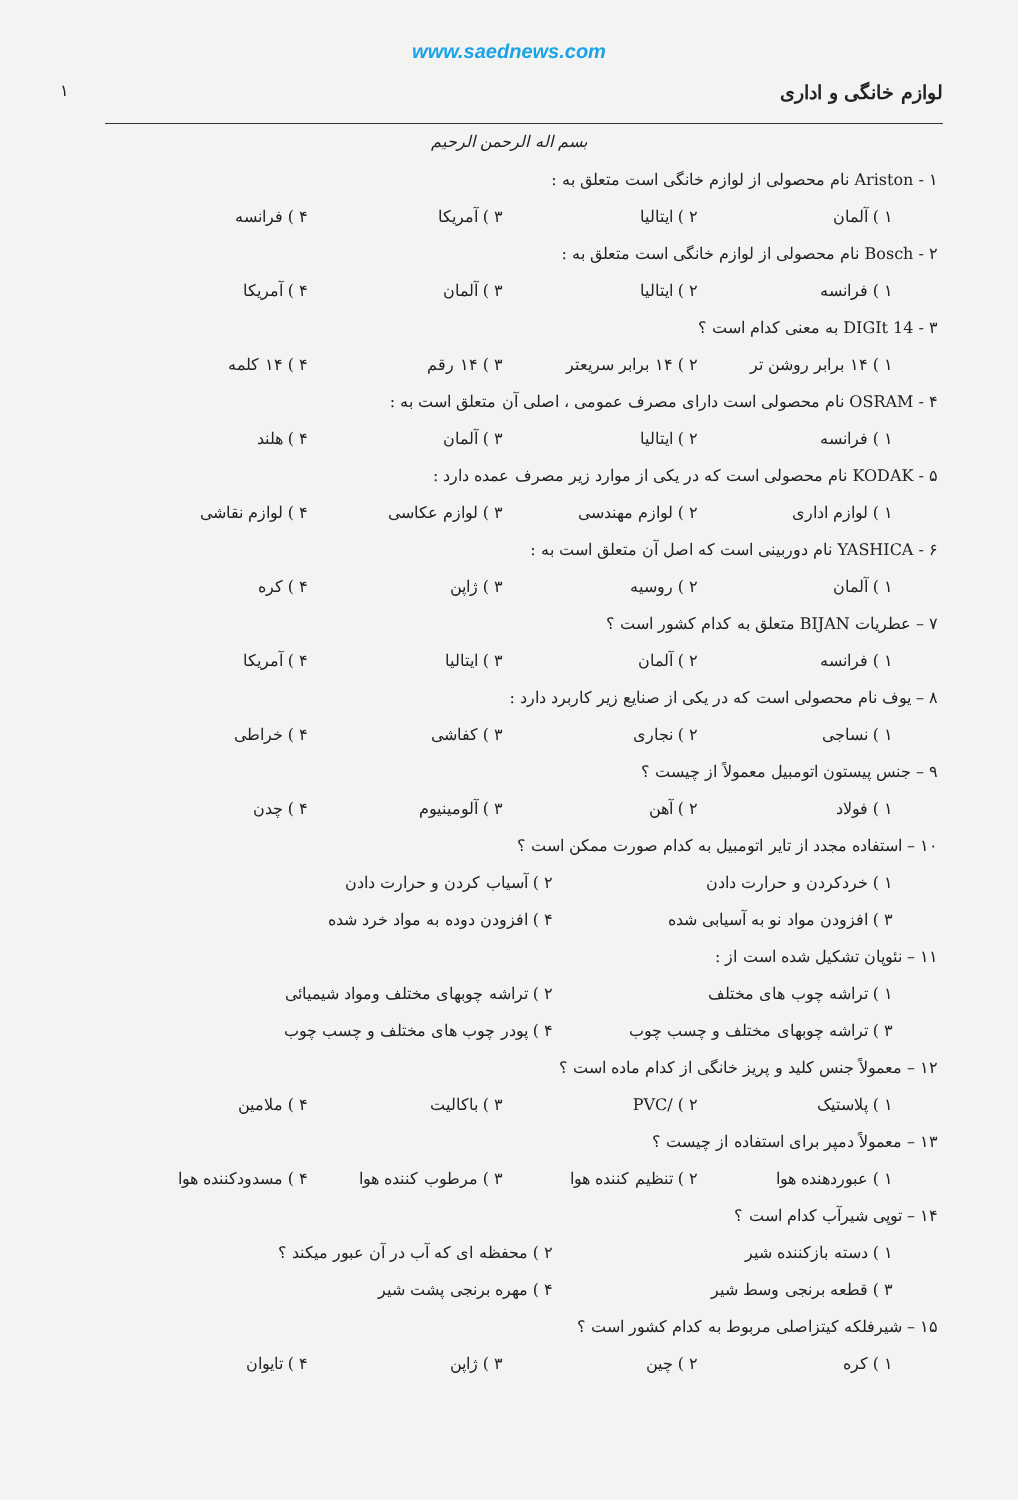www.saednews.com
لوازم خانگی و اداری ۱
بسم اله الرحمن الرحیم
۱ - Ariston نام محصولی از لوازم خانگی است متعلق به :
۱ ) آلمان ۲ ) ایتالیا ۳ ) آمریکا ۴ ) فرانسه
۲ - Bosch نام محصولی از لوازم خانگی است متعلق به :
۱ ) فرانسه ۲ ) ایتالیا ۳ ) آلمان ۴ ) آمریکا
۳ - 14 DIGIt به معنی کدام است ؟
۱ ) ۱۴ برابر روشن تر ۲ ) ۱۴ برابر سریعتر ۳ ) ۱۴ رقم ۴ ) ۱۴ کلمه
۴ - OSRAM نام محصولی است دارای مصرف عمومی ، اصلی آن متعلق است به :
۱ ) فرانسه ۲ ) ایتالیا ۳ ) آلمان ۴ ) هلند
۵ - KODAK نام محصولی است که در یکی از موارد زیر مصرف عمده دارد :
۱ ) لوازم اداری ۲ ) لوازم مهندسی ۳ ) لوازم عکاسی ۴ ) لوازم نقاشی
۶ - YASHICA نام دوربینی است که اصل آن متعلق است به :
۱ ) آلمان ۲ ) روسیه ۳ ) ژاپن ۴ ) کره
۷ – عطریات BIJAN متعلق به کدام کشور است ؟
۱ ) فرانسه ۲ ) آلمان ۳ ) ایتالیا ۴ ) آمریکا
۸ – یوف نام محصولی است که در یکی از صنایع زیر کاربرد دارد :
۱ ) نساجی ۲ ) نجاری ۳ ) کفاشی ۴ ) خراطی
۹ – جنس پیستون اتومبیل معمولاً از چیست ؟
۱ ) فولاد ۲ ) آهن ۳ ) آلومینیوم ۴ ) چدن
۱۰ – استفاده مجدد از تایر اتومبیل به کدام صورت ممکن است ؟
۱ ) خردکردن و حرارت دادن ۲ ) آسیاب کردن و حرارت دادن
۳ ) افزودن مواد نو به آسیابی شده ۴ ) افزودن دوده به مواد خرد شده
۱۱ – نئوپان تشکیل شده است از :
۱ ) تراشه چوب های مختلف ۲ ) تراشه چوبهای مختلف ومواد شیمیائی
۳ ) تراشه چوبهای مختلف و چسب چوب ۴ ) پودر چوب های مختلف و چسب چوب
۱۲ – معمولاً جنس کلید و پریز خانگی از کدام ماده است ؟
۱ ) پلاستیک ۲ ) /PVC ۳ ) باکالیت ۴ ) ملامین
۱۳ – معمولاً دمپر برای استفاده از چیست ؟
۱ ) عبوردهنده هوا ۲ ) تنظیم کننده هوا ۳ ) مرطوب کننده هوا ۴ ) مسدودکننده هوا
۱۴ – توپی شیرآب کدام است ؟
۱ ) دسته بازکننده شیر ۲ ) محفظه ای که آب در آن عبور میکند ؟
۳ ) قطعه برنجی وسط شیر ۴ ) مهره برنجی پشت شیر
۱۵ – شیرفلکه کیتزاصلی مربوط به کدام کشور است ؟
۱ ) کره ۲ ) چین ۳ ) ژاپن ۴ ) تایوان